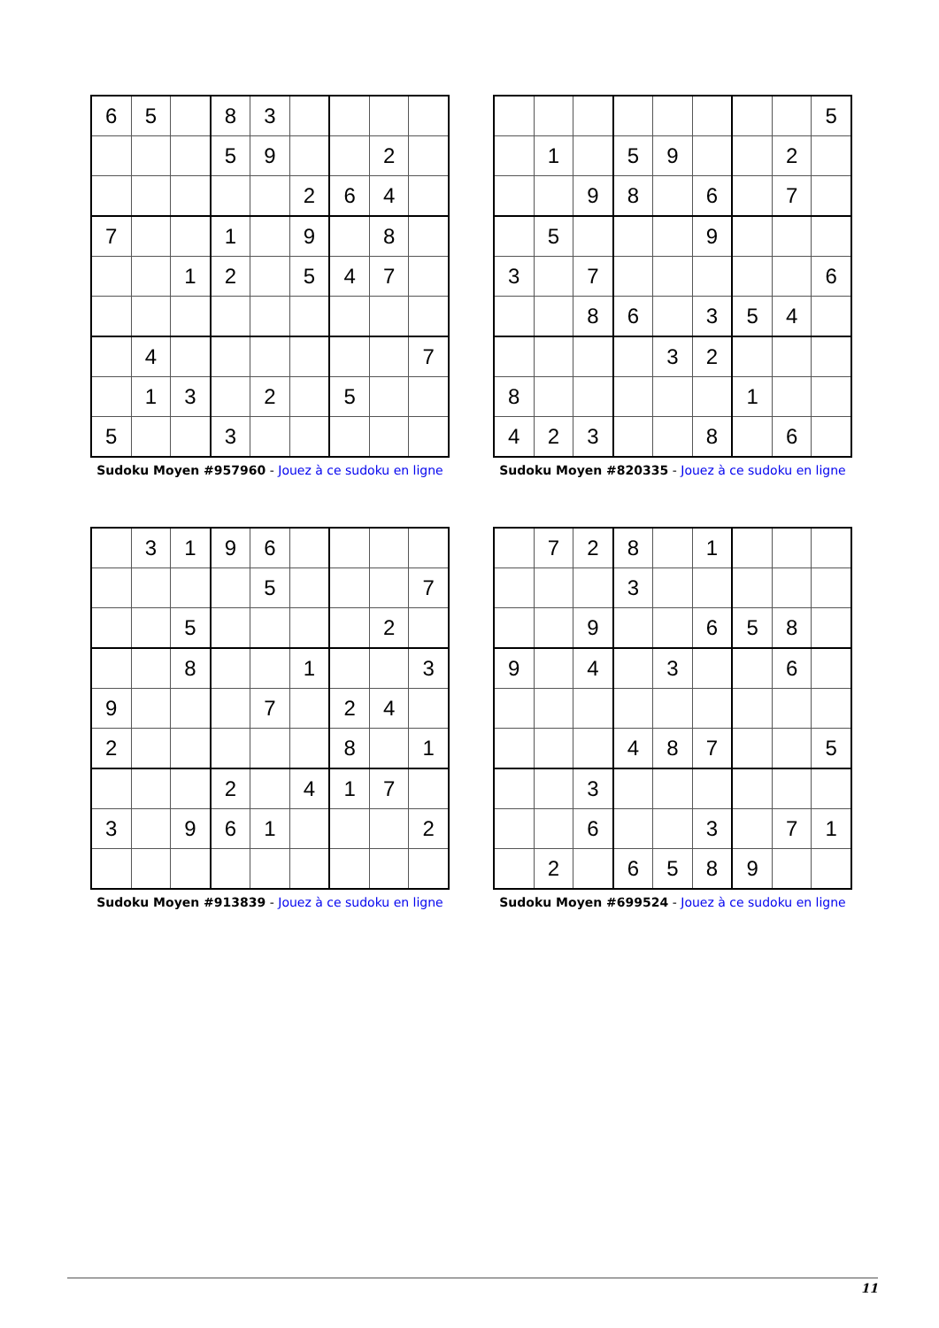| 6 | 5 | | 8 | 3 | | | | |
| | | | 5 | 9 | | | 2 | |
| | | | | | 2 | 6 | 4 | |
| 7 | | | 1 | | 9 | | 8 | |
| | | 1 | 2 | | 5 | 4 | 7 | |
| | 4 | | | | | | | 7 |
| | 1 | 3 | | 2 | | 5 | | |
| 5 | | | 3 | | | | | |
Sudoku Moyen #957960 - Jouez à ce sudoku en ligne
| | | | | | | | | 5 |
| | 1 | | 5 | 9 | | | 2 | |
| | | 9 | 8 | | 6 | | 7 | |
| | 5 | | | | 9 | | | |
| 3 | | 7 | | | | | | 6 |
| | | 8 | 6 | | 3 | 5 | 4 | |
| | | | | 3 | 2 | | | |
| 8 | | | | | | 1 | | |
| 4 | 2 | 3 | | | 8 | | 6 | |
Sudoku Moyen #820335 - Jouez à ce sudoku en ligne
| | 3 | 1 | 9 | 6 | | | | |
| | | | | 5 | | | | 7 |
| | | 5 | | | | | 2 | |
| | | 8 | | | 1 | | | 3 |
| 9 | | | | 7 | | 2 | 4 | |
| 2 | | | | | | 8 | | 1 |
| | | | 2 | | 4 | 1 | 7 | |
| 3 | | 9 | 6 | 1 | | | | 2 |
Sudoku Moyen #913839 - Jouez à ce sudoku en ligne
| | 7 | 2 | 8 | | 1 | | | |
| | | | 3 | | | | | |
| | | 9 | | | 6 | 5 | 8 | |
| 9 | | 4 | | 3 | | | 6 | |
| | | | 4 | 8 | 7 | | | 5 |
| | | 3 | | | | | | |
| | | 6 | | | 3 | | 7 | 1 |
| | 2 | | 6 | 5 | 8 | 9 | | |
Sudoku Moyen #699524 - Jouez à ce sudoku en ligne
11